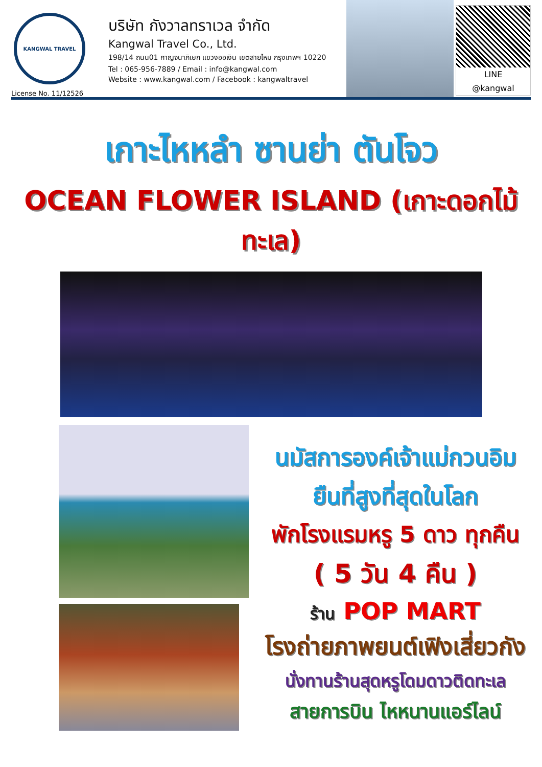KANGWAL TRAVEL
License No. 11/12526
บริษัท กังวาลทราเวล จำกัด
Kangwal Travel Co., Ltd.
198/14 ถนน01 กาญจนาภิเษก แขวงออเงิน เขตสายไหม กรุงเทพฯ 10220
Tel : 065-956-7889 / Email : info@kangwal.com
Website : www.kangwal.com / Facebook : kangwaltravel
LINE
@kangwal
เกาะไหหลำ ซานย่า ตันโจว
OCEAN FLOWER ISLAND (เกาะดอกไม้ทะเล)
นมัสการองค์เจ้าแม่กวนอิม
ยืนที่สูงที่สุดในโลก
พักโรงแรมหรู 5 ดาว ทุกคืน
( 5 วัน 4 คืน )
ร้าน POP MART
โรงถ่ายภาพยนต์เฟิงเสี่ยวกัง
นั่งทานร้านสุดหรูโดมดาวติดทะเล
สายการบิน ไหหนานแอร์ไลน์